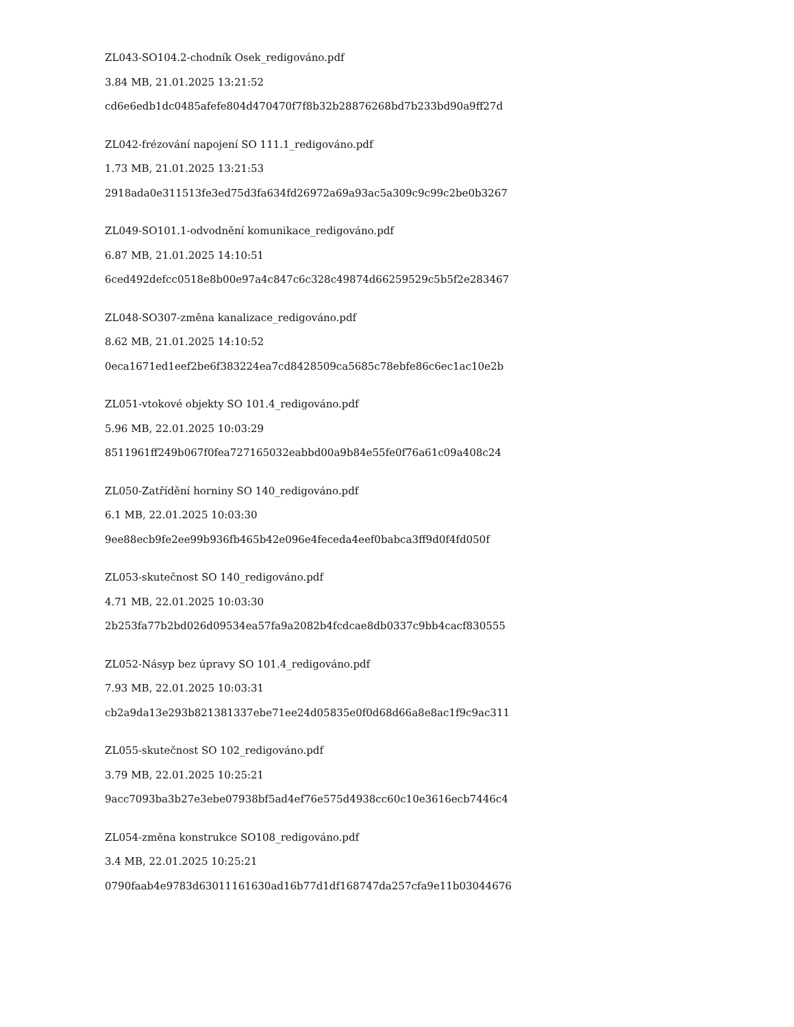ZL043-SO104.2-chodník Osek_redigováno.pdf
3.84 MB, 21.01.2025 13:21:52
cd6e6edb1dc0485afefe804d470470f7f8b32b28876268bd7b233bd90a9ff27d
ZL042-frézování napojení SO 111.1_redigováno.pdf
1.73 MB, 21.01.2025 13:21:53
2918ada0e311513fe3ed75d3fa634fd26972a69a93ac5a309c9c99c2be0b3267
ZL049-SO101.1-odvodnění komunikace_redigováno.pdf
6.87 MB, 21.01.2025 14:10:51
6ced492defcc0518e8b00e97a4c847c6c328c49874d66259529c5b5f2e283467
ZL048-SO307-změna kanalizace_redigováno.pdf
8.62 MB, 21.01.2025 14:10:52
0eca1671ed1eef2be6f383224ea7cd8428509ca5685c78ebfe86c6ec1ac10e2b
ZL051-vtokové objekty SO 101.4_redigováno.pdf
5.96 MB, 22.01.2025 10:03:29
8511961ff249b067f0fea727165032eabbd00a9b84e55fe0f76a61c09a408c24
ZL050-Zatřídění horniny SO 140_redigováno.pdf
6.1 MB, 22.01.2025 10:03:30
9ee88ecb9fe2ee99b936fb465b42e096e4feceda4eef0babca3ff9d0f4fd050f
ZL053-skutečnost SO 140_redigováno.pdf
4.71 MB, 22.01.2025 10:03:30
2b253fa77b2bd026d09534ea57fa9a2082b4fcdcae8db0337c9bb4cacf830555
ZL052-Násyp bez úpravy SO 101.4_redigováno.pdf
7.93 MB, 22.01.2025 10:03:31
cb2a9da13e293b821381337ebe71ee24d05835e0f0d68d66a8e8ac1f9c9ac311
ZL055-skutečnost SO 102_redigováno.pdf
3.79 MB, 22.01.2025 10:25:21
9acc7093ba3b27e3ebe07938bf5ad4ef76e575d4938cc60c10e3616ecb7446c4
ZL054-změna konstrukce SO108_redigováno.pdf
3.4 MB, 22.01.2025 10:25:21
0790faab4e9783d63011161630ad16b77d1df168747da257cfa9e11b03044676